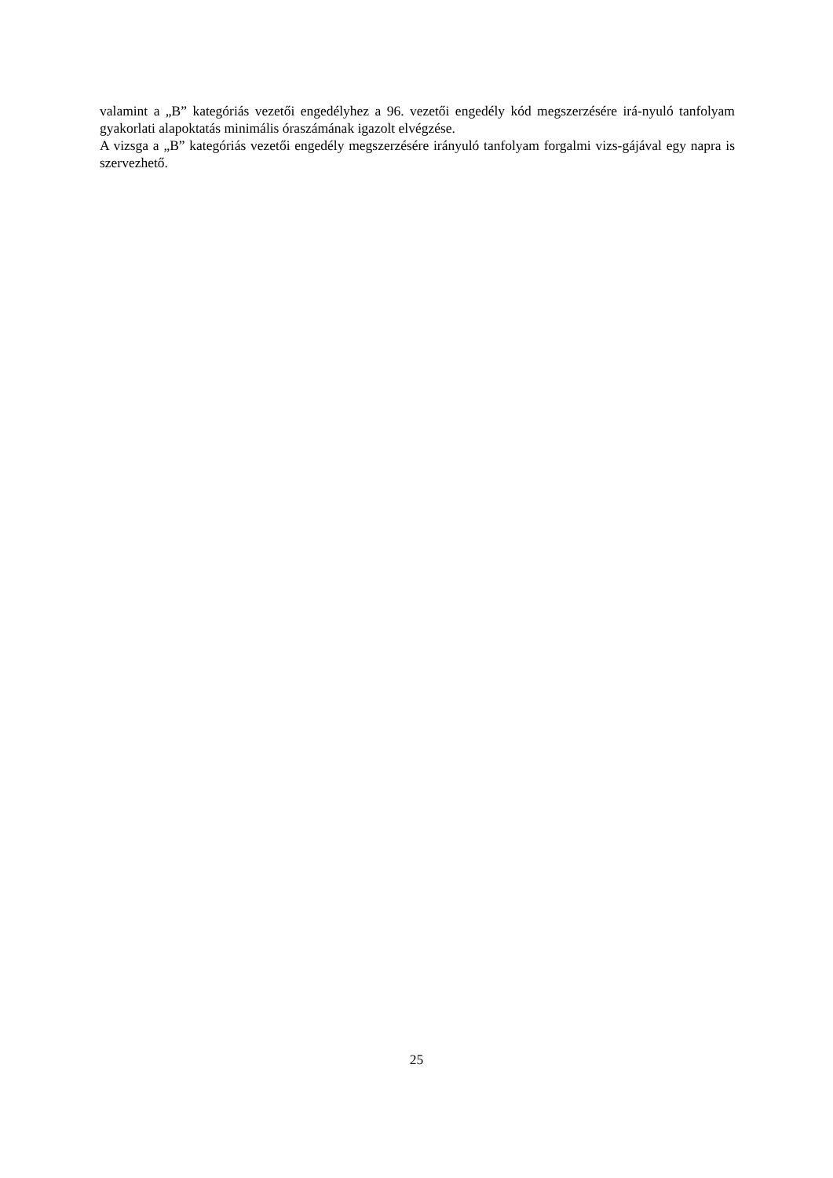valamint a „B” kategóriás vezetői engedélyhez a 96. vezetői engedély kód megszerzésére irá-nyuló tanfolyam gyakorlati alapoktatás minimális óraszámának igazolt elvégzése.
A vizsga a „B” kategóriás vezetői engedély megszerzésére irányuló tanfolyam forgalmi vizs-gájával egy napra is szervezhető.
25